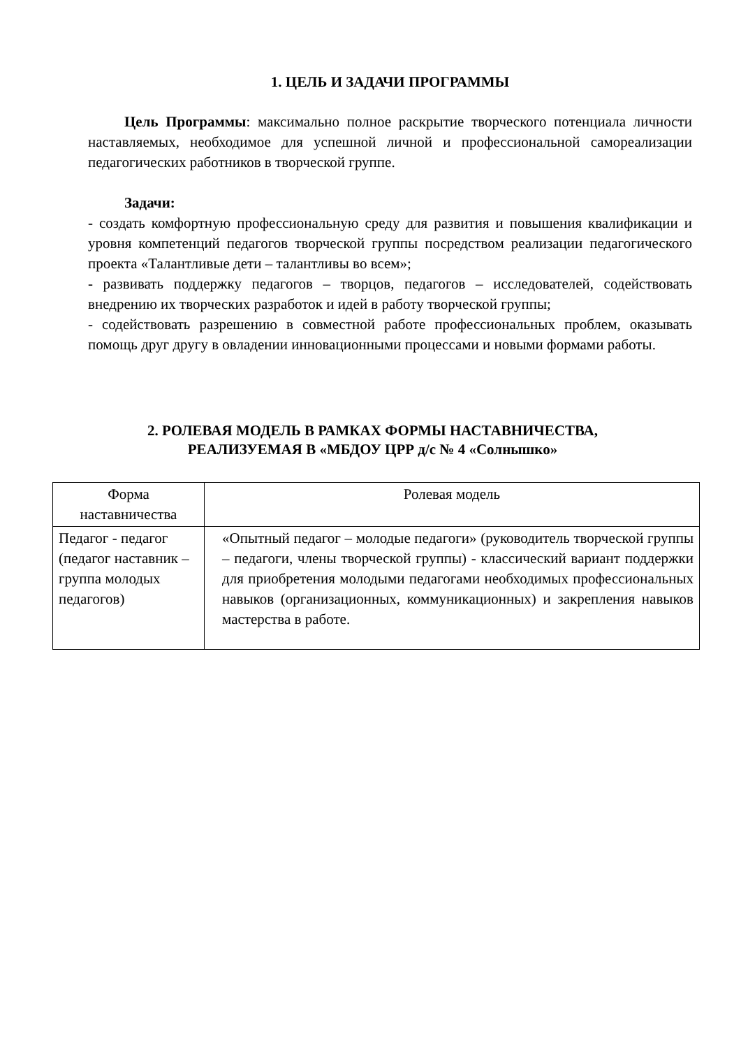1. ЦЕЛЬ И ЗАДАЧИ ПРОГРАММЫ
Цель Программы: максимально полное раскрытие творческого потенциала личности наставляемых, необходимое для успешной личной и профессиональной самореализации педагогических работников в творческой группе.
Задачи:
- создать комфортную профессиональную среду для развития и повышения квалификации и уровня компетенций педагогов творческой группы посредством реализации педагогического проекта «Талантливые дети – талантливы во всем»;
- развивать поддержку педагогов – творцов, педагогов – исследователей, содействовать внедрению их творческих разработок и идей в работу творческой группы;
- содействовать разрешению в совместной работе профессиональных проблем, оказывать помощь друг другу в овладении инновационными процессами и новыми формами работы.
2. РОЛЕВАЯ МОДЕЛЬ В РАМКАХ ФОРМЫ НАСТАВНИЧЕСТВА,
РЕАЛИЗУЕМАЯ В «МБДОУ ЦРР д/с № 4 «Солнышко»
| Форма наставничества | Ролевая модель |
| Педагог - педагог (педагог наставник – группа молодых педагогов) | «Опытный педагог – молодые педагоги» (руководитель творческой группы – педагоги, члены творческой группы) - классический вариант поддержки для приобретения молодыми педагогами необходимых профессиональных навыков (организационных, коммуникационных) и закрепления навыков мастерства в работе. |